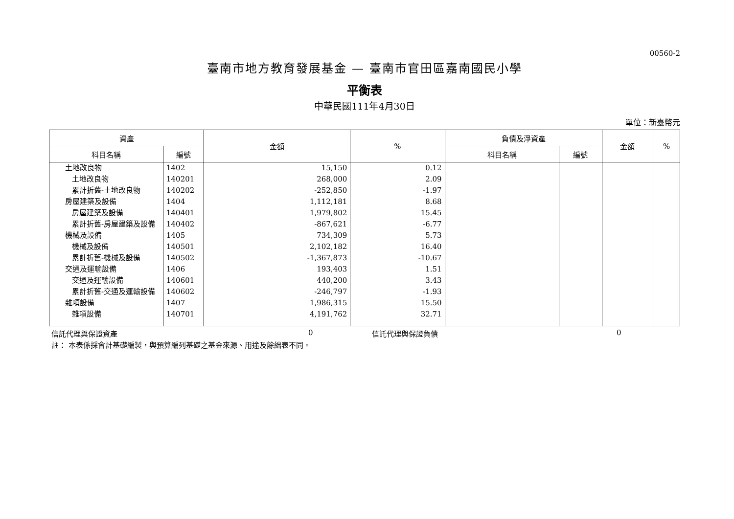00560-2
臺南市地方教育發展基金 — 臺南市官田區嘉南國民小學
平衡表
中華民國111年4月30日
單位：新臺幣元
| 資產 | | 金額 | % | 負債及淨資產 | | 金額 | % |
| --- | --- | --- | --- | --- | --- | --- | --- |
| 科目名稱 | 編號 | | | 科目名稱 | 編號 | | |
| 土地改良物 | 1402 | 15,150 | 0.12 | | | | |
| 土地改良物 | 140201 | 268,000 | 2.09 | | | | |
| 累計折舊-土地改良物 | 140202 | -252,850 | -1.97 | | | | |
| 房屋建築及設備 | 1404 | 1,112,181 | 8.68 | | | | |
| 房屋建築及設備 | 140401 | 1,979,802 | 15.45 | | | | |
| 累計折舊-房屋建築及設備 | 140402 | -867,621 | -6.77 | | | | |
| 機械及設備 | 1405 | 734,309 | 5.73 | | | | |
| 機械及設備 | 140501 | 2,102,182 | 16.40 | | | | |
| 累計折舊-機械及設備 | 140502 | -1,367,873 | -10.67 | | | | |
| 交通及運輸設備 | 1406 | 193,403 | 1.51 | | | | |
| 交通及運輸設備 | 140601 | 440,200 | 3.43 | | | | |
| 累計折舊-交通及運輸設備 | 140602 | -246,797 | -1.93 | | | | |
| 雜項設備 | 1407 | 1,986,315 | 15.50 | | | | |
| 雜項設備 | 140701 | 4,191,762 | 32.71 | | | | |
信託代理與保證資產 0 信託代理與保證負債 0
註： 本表係採會計基礎編製，與預算編列基礎之基金來源、用途及餘絀表不同。